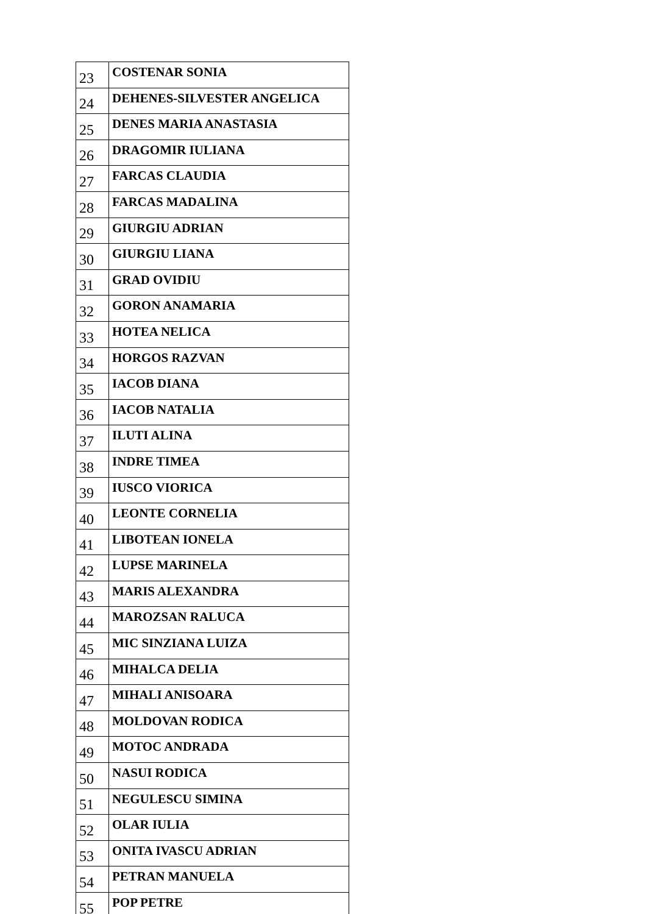| 23 | COSTENAR SONIA |
| 24 | DEHENES-SILVESTER ANGELICA |
| 25 | DENES MARIA ANASTASIA |
| 26 | DRAGOMIR IULIANA |
| 27 | FARCAS CLAUDIA |
| 28 | FARCAS MADALINA |
| 29 | GIURGIU ADRIAN |
| 30 | GIURGIU LIANA |
| 31 | GRAD OVIDIU |
| 32 | GORON ANAMARIA |
| 33 | HOTEA NELICA |
| 34 | HORGOS RAZVAN |
| 35 | IACOB DIANA |
| 36 | IACOB NATALIA |
| 37 | ILUTI ALINA |
| 38 | INDRE TIMEA |
| 39 | IUSCO VIORICA |
| 40 | LEONTE CORNELIA |
| 41 | LIBOTEAN IONELA |
| 42 | LUPSE MARINELA |
| 43 | MARIS ALEXANDRA |
| 44 | MAROZSAN RALUCA |
| 45 | MIC SINZIANA LUIZA |
| 46 | MIHALCA DELIA |
| 47 | MIHALI ANISOARA |
| 48 | MOLDOVAN RODICA |
| 49 | MOTOC ANDRADA |
| 50 | NASUI RODICA |
| 51 | NEGULESCU SIMINA |
| 52 | OLAR IULIA |
| 53 | ONITA IVASCU ADRIAN |
| 54 | PETRAN MANUELA |
| 55 | POP PETRE |